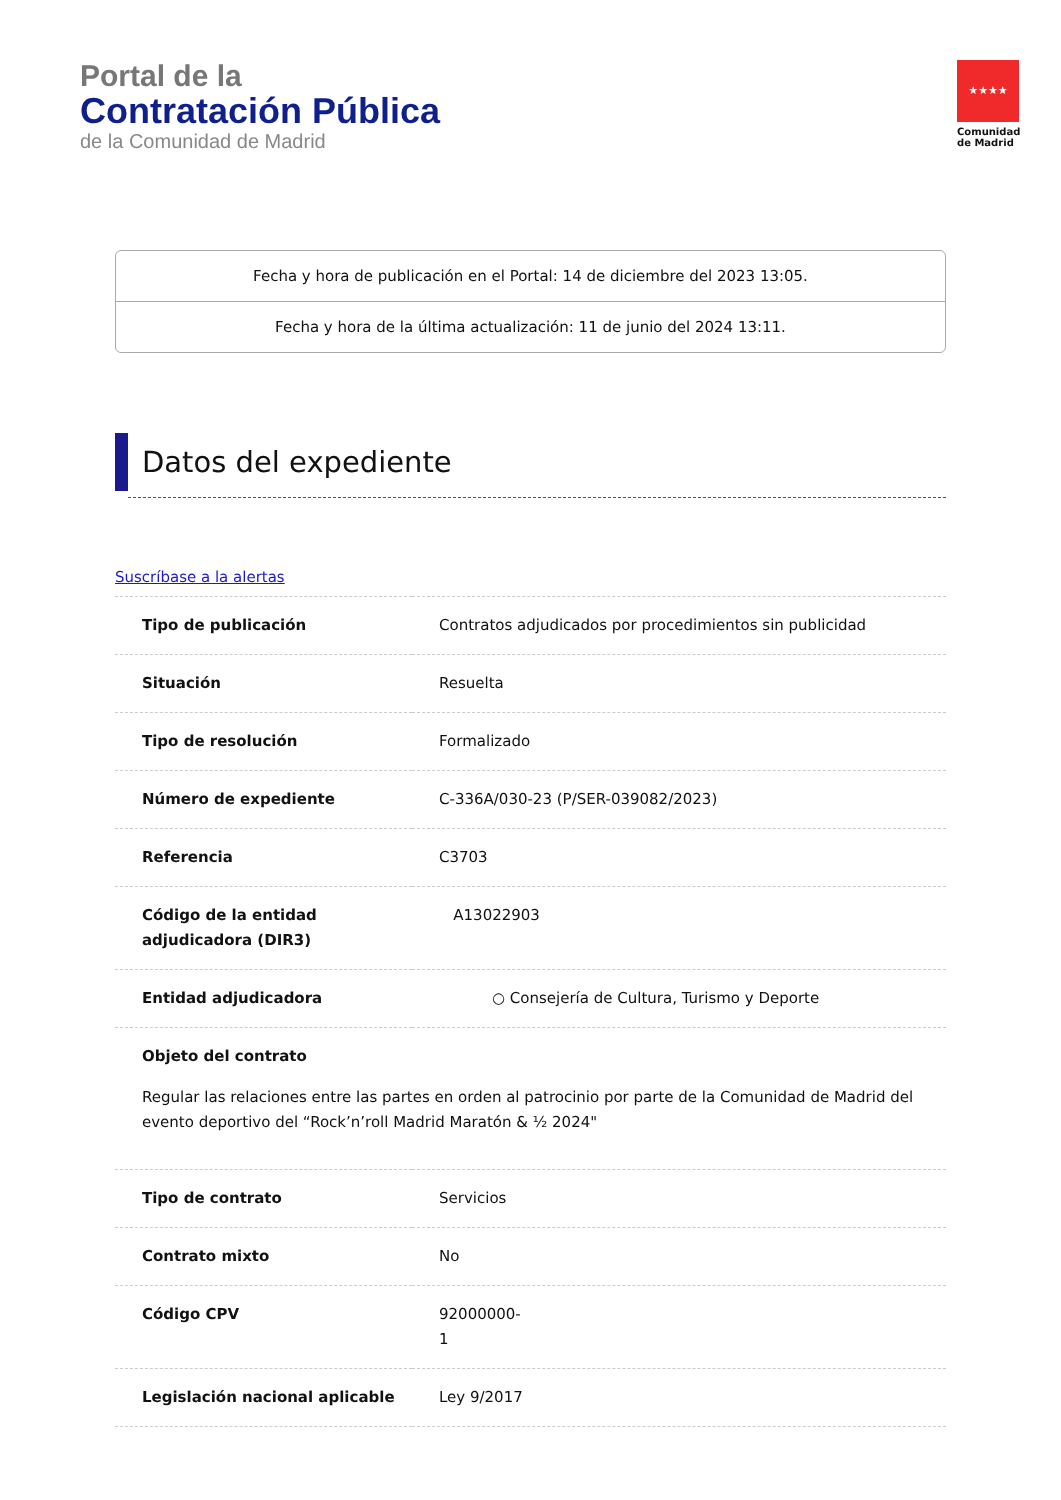Portal de la
Contratación Pública
de la Comunidad de Madrid
★★★★
Comunidad de Madrid
Fecha y hora de publicación en el Portal: 14 de diciembre del 2023 13:05.
Fecha y hora de la última actualización: 11 de junio del 2024 13:11.
Datos del expediente
Suscríbase a la alertas
| Tipo de publicación | Contratos adjudicados por procedimientos sin publicidad |
| Situación | Resuelta |
| Tipo de resolución | Formalizado |
| Número de expediente | C-336A/030-23 (P/SER-039082/2023) |
| Referencia | C3703 |
| Código de la entidad adjudicadora (DIR3) | A13022903 |
| Entidad adjudicadora | ○ Consejería de Cultura, Turismo y Deporte |
| Objeto del contrato Regular las relaciones entre las partes en orden al patrocinio por parte de la Comunidad de Madrid del evento deportivo del “Rock’n’roll Madrid Maratón & ½ 2024" | |
| Tipo de contrato | Servicios |
| Contrato mixto | No |
| Código CPV | 92000000- 1 |
| Legislación nacional aplicable | Ley 9/2017 |